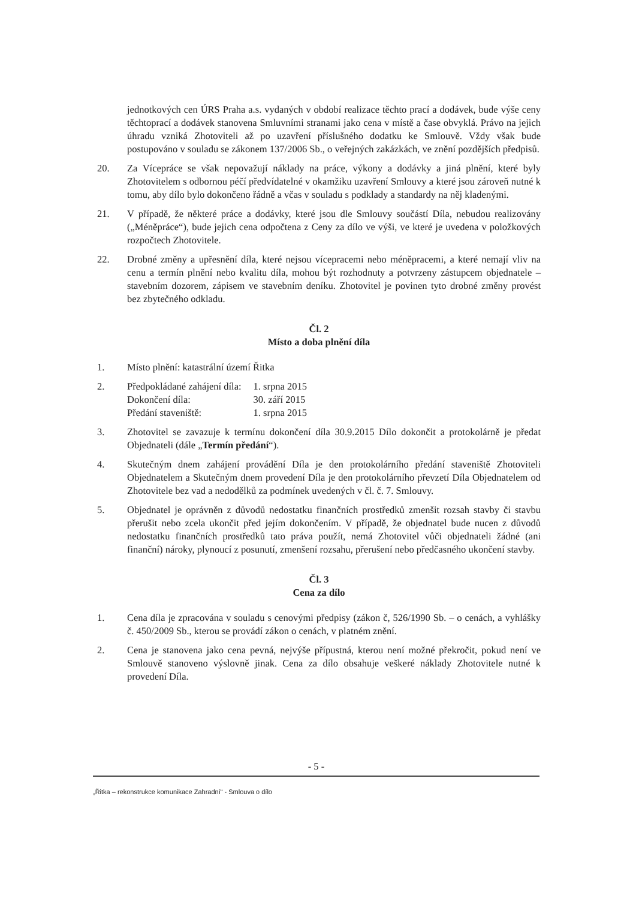jednotkových cen ÚRS Praha a.s. vydaných v období realizace těchto prací a dodávek, bude výše ceny těchtoprací a dodávek stanovena Smluvními stranami jako cena v místě a čase obvyklá. Právo na jejich úhradu vzniká Zhotoviteli až po uzavření příslušného dodatku ke Smlouvě. Vždy však bude postupováno v souladu se zákonem 137/2006 Sb., o veřejných zakázkách, ve znění pozdějších předpisů.
20. Za Vícepráce se však nepovažují náklady na práce, výkony a dodávky a jiná plnění, které byly Zhotovitelem s odbornou péčí předvídatelné v okamžiku uzavření Smlouvy a které jsou zároveň nutné k tomu, aby dílo bylo dokončeno řádně a včas v souladu s podklady a standardy na něj kladenými.
21. V případě, že některé práce a dodávky, které jsou dle Smlouvy součástí Díla, nebudou realizovány („Méněpráce“), bude jejich cena odpočtena z Ceny za dílo ve výši, ve které je uvedena v položkových rozpočtech Zhotovitele.
22. Drobné změny a upřesnění díla, které nejsou vícepracemi nebo méněpracemi, a které nemají vliv na cenu a termín plnění nebo kvalitu díla, mohou být rozhodnuty a potvrzeny zástupcem objednatele – stavebním dozorem, zápisem ve stavebním deníku. Zhotovitel je povinen tyto drobné změny provést bez zbytečného odkladu.
Čl. 2
Místo a doba plnění díla
1. Místo plnění: katastrální území Řitka
2.
| Předpokládané zahájení díla: | 1. srpna 2015 |
| Dokončení díla: | 30. září 2015 |
| Předání staveniště: | 1. srpna 2015 |
3. Zhotovitel se zavazuje k termínu dokončení díla 30.9.2015 Dílo dokončit a protokolárně je předat Objednateli (dále „Termín předání“).
4. Skutečným dnem zahájení provádění Díla je den protokolárního předání staveniště Zhotoviteli Objednatelem a Skutečným dnem provedení Díla je den protokolárního převzetí Díla Objednatelem od Zhotovitele bez vad a nedodělků za podmínek uvedených v čl. č. 7. Smlouvy.
5. Objednatel je oprávněn z důvodů nedostatku finančních prostředků zmenšit rozsah stavby či stavbu přerušit nebo zcela ukončit před jejím dokončením. V případě, že objednatel bude nucen z důvodů nedostatku finančních prostředků tato práva použít, nemá Zhotovitel vůči objednateli žádné (ani finanční) nároky, plynoucí z posunutí, zmenšení rozsahu, přerušení nebo předčasného ukončení stavby.
Čl. 3
Cena za dílo
1. Cena díla je zpracována v souladu s cenovými předpisy (zákon č, 526/1990 Sb. – o cenách, a vyhlášky č. 450/2009 Sb., kterou se provádí zákon o cenách, v platném znění.
2. Cena je stanovena jako cena pevná, nejvýše přípustná, kterou není možné překročit, pokud není ve Smlouvě stanoveno výslovně jinak. Cena za dílo obsahuje veškeré náklady Zhotovitele nutné k provedení Díla.
- 5 -
„Řitka – rekonstrukce komunikace Zahradní“ - Smlouva o dílo